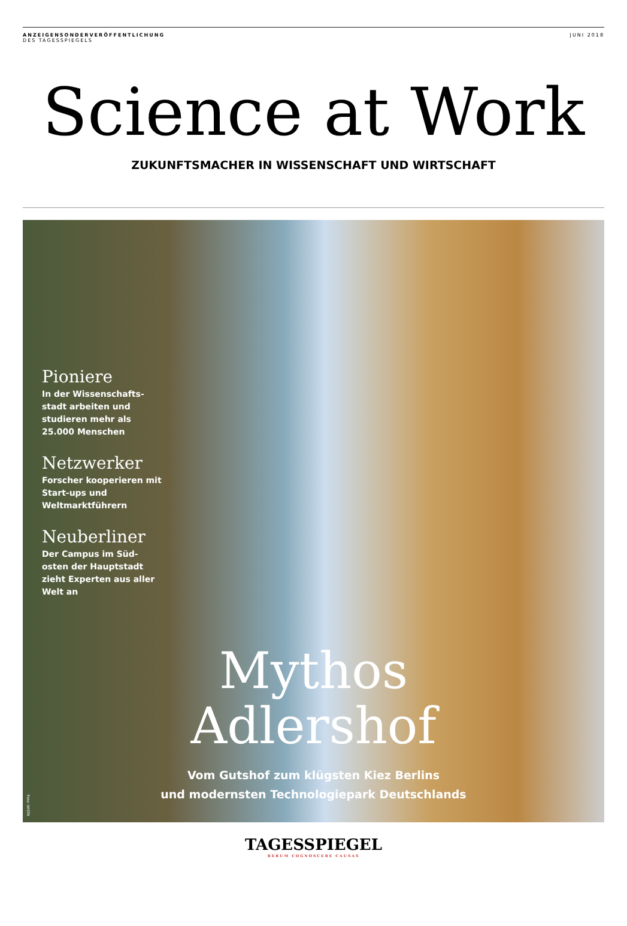ANZEIGENSONDERVERÖFFENTLICHUNG
DES TAGESSPIEGELS
JUNI 2018
Science at Work
ZUKUNFTSMACHER IN WISSENSCHAFT UND WIRTSCHAFT
Pioniere
In der Wissenschafts-stadt arbeiten und studieren mehr als 25.000 Menschen
Netzwerker
Forscher kooperieren mit Start-ups und Weltmarktführern
Neuberliner
Der Campus im Süd-osten der Hauptstadt zieht Experten aus aller Welt an
Mythos
Adlershof
Vom Gutshof zum klügsten Kiez Berlins
und modernsten Technologiepark Deutschlands
Foto: WISTA
TAGESSPIEGEL
RERUM COGNOSCERE CAUSAS